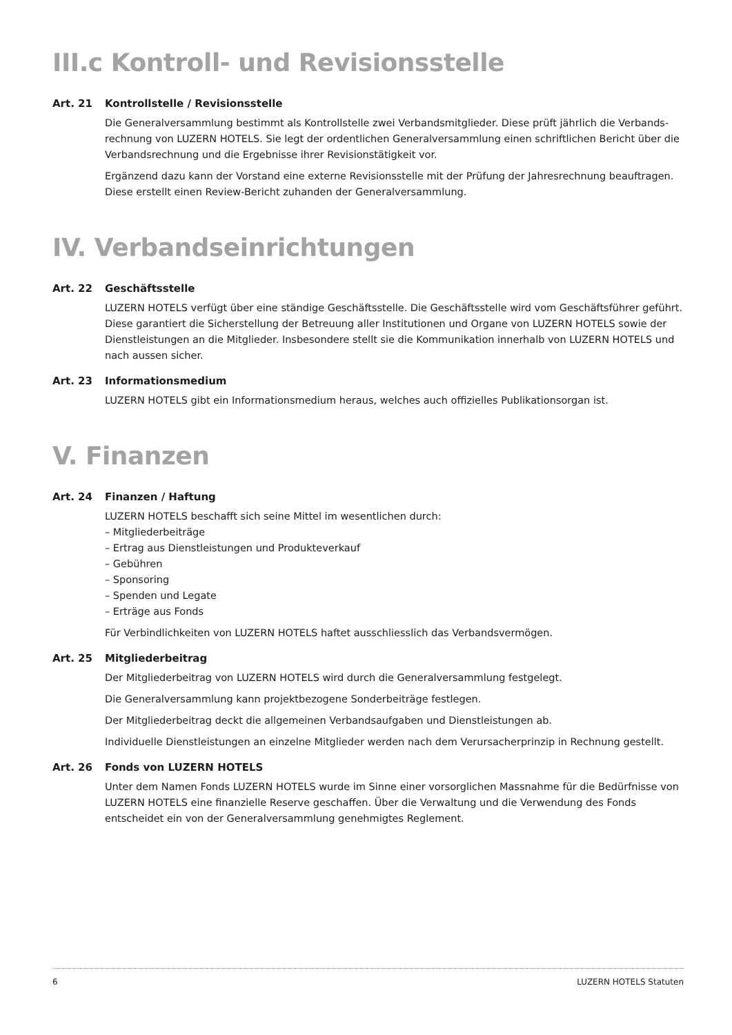III.c Kontroll- und Revisionsstelle
Art. 21 Kontrollstelle / Revisionsstelle
Die Generalversammlung bestimmt als Kontrollstelle zwei Verbandsmitglieder. Diese prüft jährlich die Verbands­rechnung von LUZERN HOTELS. Sie legt der ordentlichen Generalversammlung einen schriftlichen Bericht über die Verbandsrechnung und die Ergebnisse ihrer Revisionstätigkeit vor.
Ergänzend dazu kann der Vorstand eine externe Revisionsstelle mit der Prüfung der Jahresrechnung beauftragen. Diese erstellt einen Review-Bericht zuhanden der Generalversammlung.
IV. Verbandseinrichtungen
Art. 22 Geschäftsstelle
LUZERN HOTELS verfügt über eine ständige Geschäftsstelle. Die Geschäftsstelle wird vom Geschäftsführer geführt. Diese garantiert die Sicherstellung der Betreuung aller Institutionen und Organe von LUZERN HOTELS sowie der Dienstleistungen an die Mitglieder. Insbesondere stellt sie die Kommunikation innerhalb von LUZERN HOTELS und nach aussen sicher.
Art. 23 Informationsmedium
LUZERN HOTELS gibt ein Informationsmedium heraus, welches auch offizielles Publikationsorgan ist.
V. Finanzen
Art. 24 Finanzen / Haftung
LUZERN HOTELS beschafft sich seine Mittel im wesentlichen durch:
– Mitgliederbeiträge
– Ertrag aus Dienstleistungen und Produkteverkauf
– Gebühren
– Sponsoring
– Spenden und Legate
– Erträge aus Fonds
Für Verbindlichkeiten von LUZERN HOTELS haftet ausschliesslich das Verbandsvermögen.
Art. 25 Mitgliederbeitrag
Der Mitgliederbeitrag von LUZERN HOTELS wird durch die Generalversammlung festgelegt.
Die Generalversammlung kann projektbezogene Sonderbeiträge festlegen.
Der Mitgliederbeitrag deckt die allgemeinen Verbandsaufgaben und Dienstleistungen ab.
Individuelle Dienstleistungen an einzelne Mitglieder werden nach dem Verursacherprinzip in Rechnung gestellt.
Art. 26 Fonds von LUZERN HOTELS
Unter dem Namen Fonds LUZERN HOTELS wurde im Sinne einer vorsorglichen Massnahme für die Bedürfnisse von LUZERN HOTELS eine finanzielle Reserve geschaffen. Über die Verwaltung und die Verwendung des Fonds entscheidet ein von der Generalversammlung genehmigtes Reglement.
6 LUZERN HOTELS Statuten